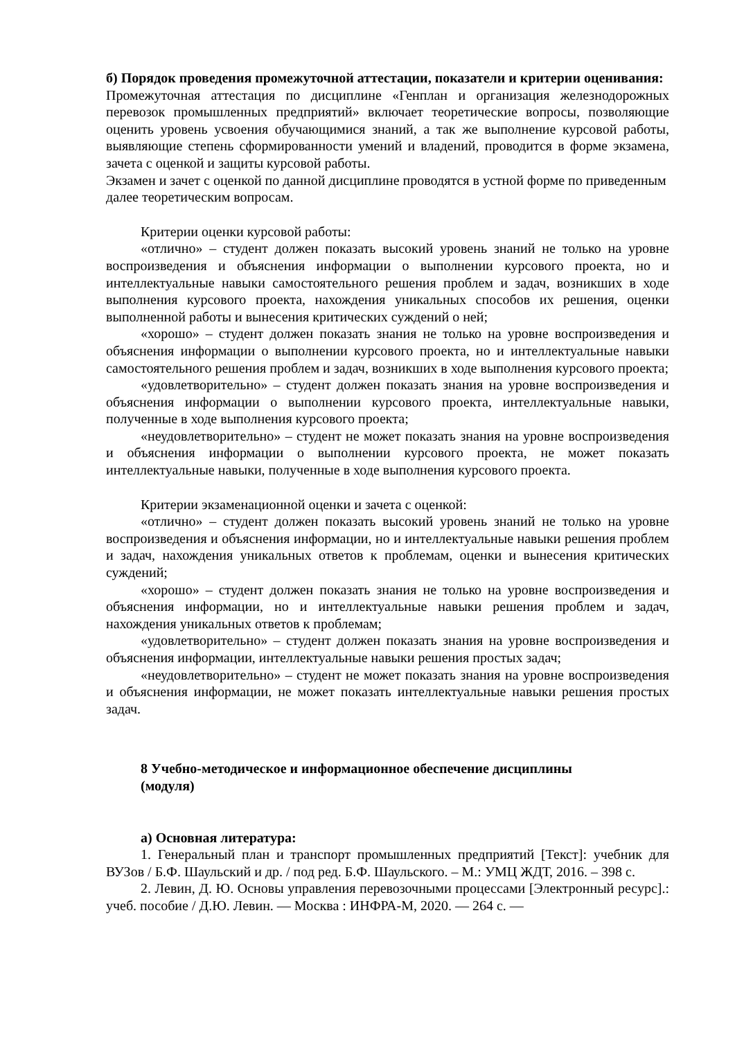б) Порядок проведения промежуточной аттестации, показатели и критерии оценивания:
Промежуточная аттестация по дисциплине «Генплан и организация железнодорожных перевозок промышленных предприятий» включает теоретические вопросы, позволяющие оценить уровень усвоения обучающимися знаний, а так же выполнение курсовой работы, выявляющие степень сформированности умений и владений, проводится в форме экзамена, зачета с оценкой и защиты курсовой работы.
Экзамен и зачет с оценкой по данной дисциплине проводятся в устной форме по приведенным далее теоретическим вопросам.
Критерии оценки курсовой работы:
«отлично» – студент должен показать высокий уровень знаний не только на уровне воспроизведения и объяснения информации о выполнении курсового проекта, но и интеллектуальные навыки самостоятельного решения проблем и задач, возникших в ходе выполнения курсового проекта, нахождения уникальных способов их решения, оценки выполненной работы и вынесения критических суждений о ней;
«хорошо» – студент должен показать знания не только на уровне воспроизведения и объяснения информации о выполнении курсового проекта, но и интеллектуальные навыки самостоятельного решения проблем и задач, возникших в ходе выполнения курсового проекта;
«удовлетворительно» – студент должен показать знания на уровне воспроизведения и объяснения информации о выполнении курсового проекта, интеллектуальные навыки, полученные в ходе выполнения курсового проекта;
«неудовлетворительно» – студент не может показать знания на уровне воспроизведения и объяснения информации о выполнении курсового проекта, не может показать интеллектуальные навыки, полученные в ходе выполнения курсового проекта.
Критерии экзаменационной оценки и зачета с оценкой:
«отлично» – студент должен показать высокий уровень знаний не только на уровне воспроизведения и объяснения информации, но и интеллектуальные навыки решения проблем и задач, нахождения уникальных ответов к проблемам, оценки и вынесения критических суждений;
«хорошо» – студент должен показать знания не только на уровне воспроизведения и объяснения информации, но и интеллектуальные навыки решения проблем и задач, нахождения уникальных ответов к проблемам;
«удовлетворительно» – студент должен показать знания на уровне воспроизведения и объяснения информации, интеллектуальные навыки решения простых задач;
«неудовлетворительно» – студент не может показать знания на уровне воспроизведения и объяснения информации, не может показать интеллектуальные навыки решения простых задач.
8 Учебно-методическое и информационное обеспечение дисциплины (модуля)
а) Основная литература:
1. Генеральный план и транспорт промышленных предприятий [Текст]: учебник для ВУЗов / Б.Ф. Шаульский и др. / под ред. Б.Ф. Шаульского. – М.: УМЦ ЖДТ, 2016. – 398 с.
2. Левин, Д. Ю. Основы управления перевозочными процессами [Электронный ресурс].: учеб. пособие / Д.Ю. Левин. — Москва : ИНФРА-М, 2020. — 264 с. —